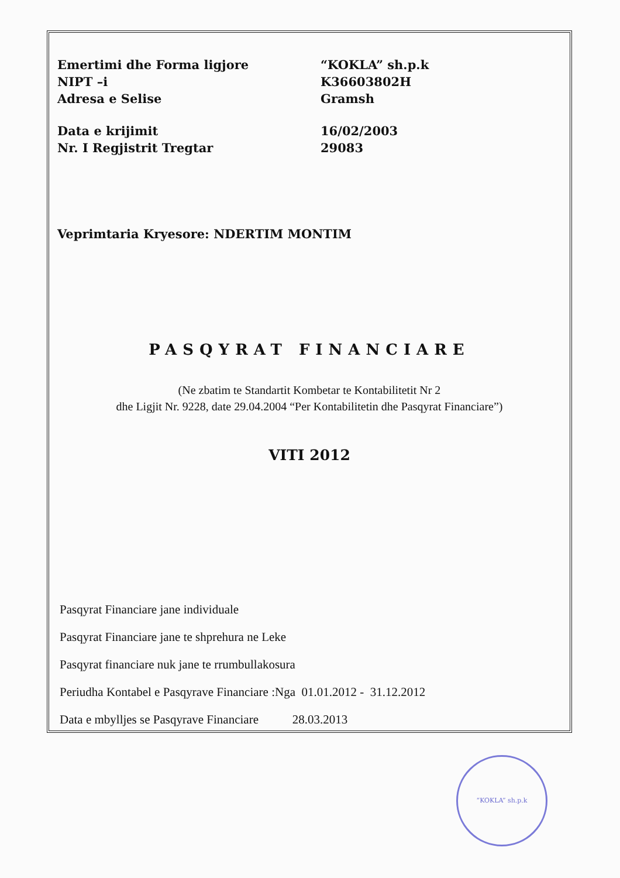Emertimi dhe Forma ligjore
NIPT –i
Adresa e Selise
“KOKLA” sh.p.k
K36603802H
Gramsh
Data e krijimit
Nr. I Regjistrit Tregtar
16/02/2003
29083
Veprimtaria Kryesore: NDERTIM MONTIM
PASQYRAT FINANCIARE
(Ne zbatim te Standartit Kombetar te Kontabilitetit Nr 2
dhe Ligjit Nr. 9228, date 29.04.2004 “Per Kontabilitetin dhe Pasqyrat Financiare”)
VITI 2012
Pasqyrat Financiare jane individuale
Pasqyrat Financiare jane te shprehura ne Leke
Pasqyrat financiare nuk jane te rrumbullakosura
Periudha Kontabel e Pasqyrave Financiare :Nga 01.01.2012 - 31.12.2012
Data e mbylljes se Pasqyrave Financiare 28.03.2013
“KOKLA” sh.p.k